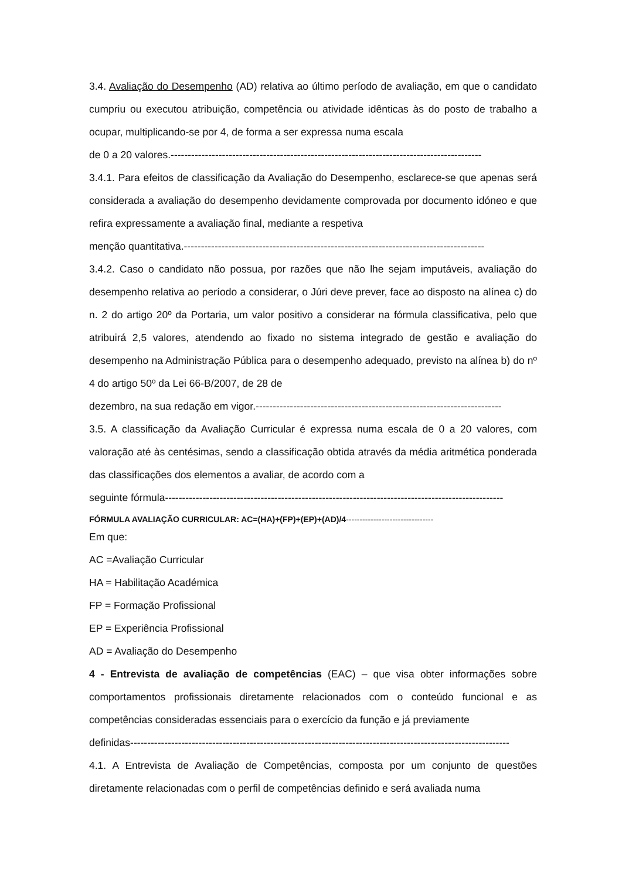3.4. Avaliação do Desempenho (AD) relativa ao último período de avaliação, em que o candidato cumpriu ou executou atribuição, competência ou atividade idênticas às do posto de trabalho a ocupar, multiplicando-se por 4, de forma a ser expressa numa escala
de 0 a 20 valores.-------------------------------------------------------------------------------------------
3.4.1. Para efeitos de classificação da Avaliação do Desempenho, esclarece-se que apenas será considerada a avaliação do desempenho devidamente comprovada por documento idóneo e que refira expressamente a avaliação final, mediante a respetiva
menção quantitativa.----------------------------------------------------------------------------------------
3.4.2. Caso o candidato não possua, por razões que não lhe sejam imputáveis, avaliação do desempenho relativa ao período a considerar, o Júri deve prever, face ao disposto na alínea c) do n. 2 do artigo 20º da Portaria, um valor positivo a considerar na fórmula classificativa, pelo que atribuirá 2,5 valores, atendendo ao fixado no sistema integrado de gestão e avaliação do desempenho na Administração Pública para o desempenho adequado, previsto na alínea b) do nº 4 do artigo 50º da Lei 66-B/2007, de 28 de
dezembro, na sua redação em vigor.------------------------------------------------------------------------
3.5. A classificação da Avaliação Curricular é expressa numa escala de 0 a 20 valores, com valoração até às centésimas, sendo a classificação obtida através da média aritmética ponderada das classificações dos elementos a avaliar, de acordo com a
seguinte fórmula---------------------------------------------------------------------------------------------------
FÓRMULA AVALIAÇÃO CURRICULAR: AC=(HA)+(FP)+(EP)+(AD)/4--------------------------------
Em que:
AC =Avaliação Curricular
HA = Habilitação Académica
FP = Formação Profissional
EP = Experiência Profissional
AD = Avaliação do Desempenho
4 - Entrevista de avaliação de competências (EAC) – que visa obter informações sobre comportamentos profissionais diretamente relacionados com o conteúdo funcional e as competências consideradas essenciais para o exercício da função e já previamente
definidas---------------------------------------------------------------------------------------------------------------
4.1. A Entrevista de Avaliação de Competências, composta por um conjunto de questões diretamente relacionadas com o perfil de competências definido e será avaliada numa